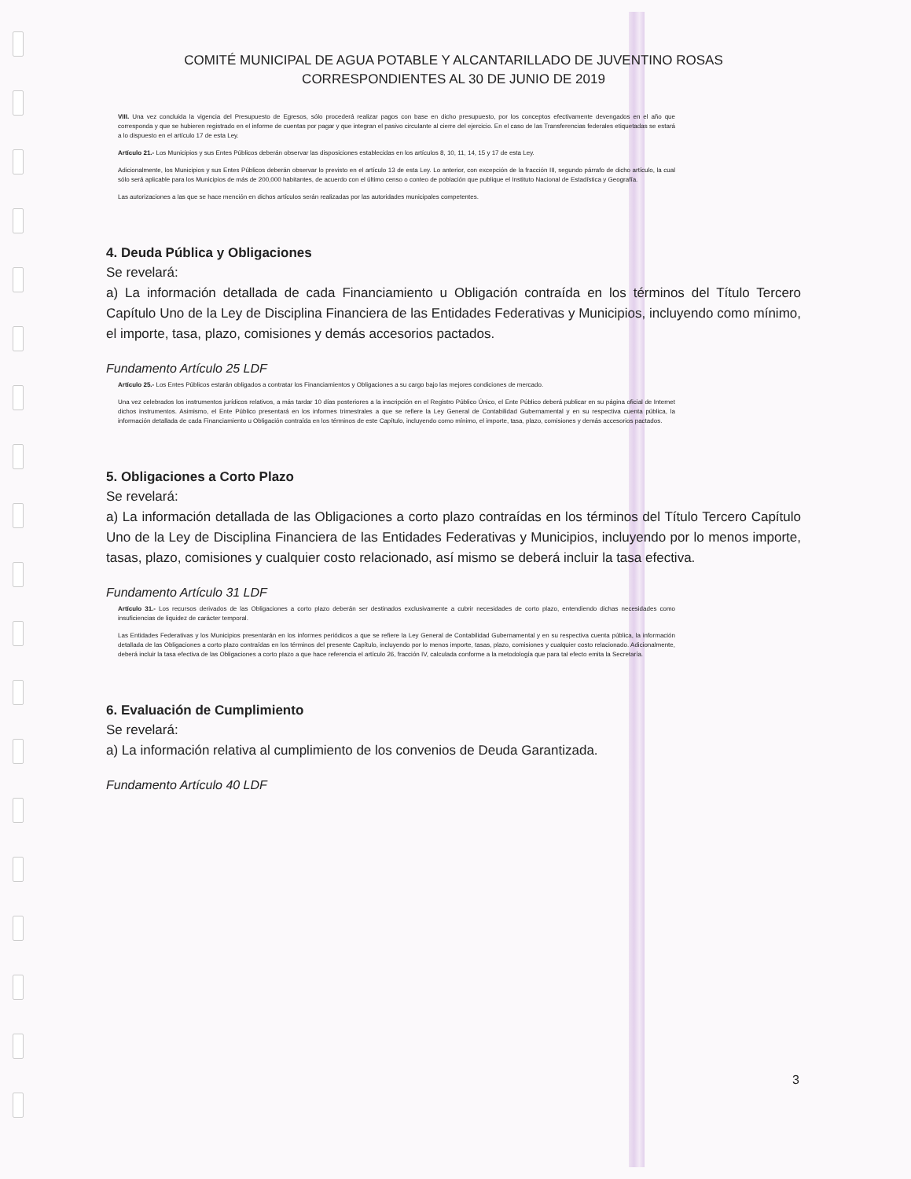COMITÉ MUNICIPAL DE AGUA POTABLE Y ALCANTARILLADO DE JUVENTINO ROSAS
CORRESPONDIENTES AL 30 DE JUNIO DE 2019
VIII. Una vez concluida la vigencia del Presupuesto de Egresos, sólo procederá realizar pagos con base en dicho presupuesto, por los conceptos efectivamente devengados en el año que corresponda y que se hubieren registrado en el informe de cuentas por pagar y que integran el pasivo circulante al cierre del ejercicio. En el caso de las Transferencias federales etiquetadas se estará a lo dispuesto en el artículo 17 de esta Ley.
Artículo 21.- Los Municipios y sus Entes Públicos deberán observar las disposiciones establecidas en los artículos 8, 10, 11, 14, 15 y 17 de esta Ley.
Adicionalmente, los Municipios y sus Entes Públicos deberán observar lo previsto en el artículo 13 de esta Ley. Lo anterior, con excepción de la fracción III, segundo párrafo de dicho artículo, la cual sólo será aplicable para los Municipios de más de 200,000 habitantes, de acuerdo con el último censo o conteo de población que publique el Instituto Nacional de Estadística y Geografía.
Las autorizaciones a las que se hace mención en dichos artículos serán realizadas por las autoridades municipales competentes.
4. Deuda Pública y Obligaciones
Se revelará:
a) La información detallada de cada Financiamiento u Obligación contraída en los términos del Título Tercero Capítulo Uno de la Ley de Disciplina Financiera de las Entidades Federativas y Municipios, incluyendo como mínimo, el importe, tasa, plazo, comisiones y demás accesorios pactados.
Fundamento Artículo 25 LDF
Artículo 25.- Los Entes Públicos estarán obligados a contratar los Financiamientos y Obligaciones a su cargo bajo las mejores condiciones de mercado.
Una vez celebrados los instrumentos jurídicos relativos, a más tardar 10 días posteriores a la inscripción en el Registro Público Único, el Ente Público deberá publicar en su página oficial de Internet dichos instrumentos. Asimismo, el Ente Público presentará en los informes trimestrales a que se refiere la Ley General de Contabilidad Gubernamental y en su respectiva cuenta pública, la información detallada de cada Financiamiento u Obligación contraída en los términos de este Capítulo, incluyendo como mínimo, el importe, tasa, plazo, comisiones y demás accesorios pactados.
5. Obligaciones a Corto Plazo
Se revelará:
a) La información detallada de las Obligaciones a corto plazo contraídas en los términos del Título Tercero Capítulo Uno de la Ley de Disciplina Financiera de las Entidades Federativas y Municipios, incluyendo por lo menos importe, tasas, plazo, comisiones y cualquier costo relacionado, así mismo se deberá incluir la tasa efectiva.
Fundamento Artículo 31 LDF
Artículo 31.- Los recursos derivados de las Obligaciones a corto plazo deberán ser destinados exclusivamente a cubrir necesidades de corto plazo, entendiendo dichas necesidades como insuficiencias de liquidez de carácter temporal.
Las Entidades Federativas y los Municipios presentarán en los informes periódicos a que se refiere la Ley General de Contabilidad Gubernamental y en su respectiva cuenta pública, la información detallada de las Obligaciones a corto plazo contraídas en los términos del presente Capítulo, incluyendo por lo menos importe, tasas, plazo, comisiones y cualquier costo relacionado. Adicionalmente, deberá incluir la tasa efectiva de las Obligaciones a corto plazo a que hace referencia el artículo 26, fracción IV, calculada conforme a la metodología que para tal efecto emita la Secretaría.
6. Evaluación de Cumplimiento
Se revelará:
a) La información relativa al cumplimiento de los convenios de Deuda Garantizada.
Fundamento Artículo 40 LDF
3